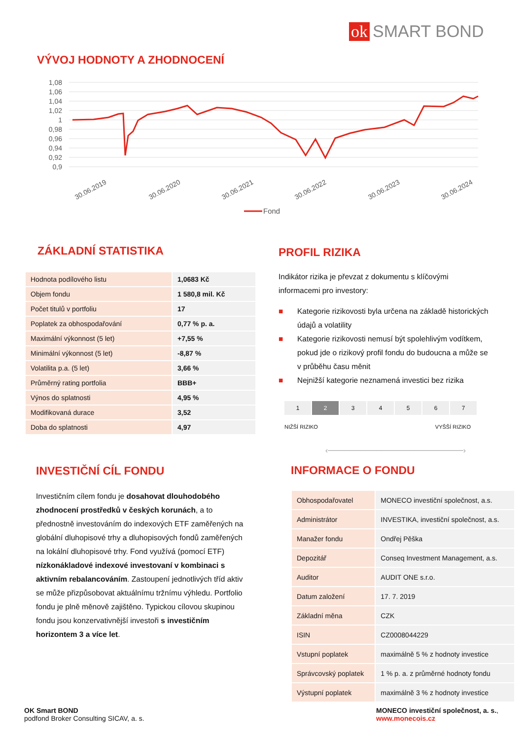ok SMART BOND
VÝVOJ HODNOTY A ZHODNOCENÍ
1,08
1,06
1,04
1,02
1
0,98
0,96
0,94
0,92
0,9
30.06.2019
30.06.2020
30.06.2021
30.06.2022
30.06.2023
30.06.2024
Fond
ZÁKLADNÍ STATISTIKA
| Hodnota podílového listu | 1,0683 Kč |
| Objem fondu | 1 580,8 mil. Kč |
| Počet titulů v portfoliu | 17 |
| Poplatek za obhospodařování | 0,77 % p. a. |
| Maximální výkonnost (5 let) | +7,55 % |
| Minimální výkonnost (5 let) | -8,87 % |
| Volatilita p.a. (5 let) | 3,66 % |
| Průměrný rating portfolia | BBB+ |
| Výnos do splatnosti | 4,95 % |
| Modifikovaná durace | 3,52 |
| Doba do splatnosti | 4,97 |
PROFIL RIZIKA
Indikátor rizika je převzat z dokumentu s klíčovými informacemi pro investory:
■ Kategorie rizikovosti byla určena na základě historických údajů a volatility
■ Kategorie rizikovosti nemusí být spolehlivým vodítkem, pokud jde o rizikový profil fondu do budoucna a může se v průběhu času měnit
■ Nejnižší kategorie neznamená investici bez rizika
| 1 | 2 | 3 | 4 | 5 | 6 | 7 |
NIŽŠÍ RIZIKO VYŠŠÍ RIZIKO
‹─────────────────────────›
INVESTIČNÍ CÍL FONDU
Investičním cílem fondu je dosahovat dlouhodobého zhodnocení prostředků v českých korunách, a to přednostně investováním do indexových ETF zaměřených na globální dluhopisové trhy a dluhopisových fondů zaměřených na lokální dluhopisové trhy. Fond využívá (pomocí ETF) nízkonákladové indexové investovaní v kombinaci s aktivním rebalancováním. Zastoupení jednotlivých tříd aktiv se může přizpůsobovat aktuálnímu tržnímu výhledu. Portfolio fondu je plně měnově zajištěno. Typickou cílovou skupinou fondu jsou konzervativnější investoři s investičním horizontem 3 a více let.
INFORMACE O FONDU
| Obhospodařovatel | MONECO investiční společnost, a.s. |
| Administrátor | INVESTIKA, investiční společnost, a.s. |
| Manažer fondu | Ondřej Pěška |
| Depozitář | Conseq Investment Management, a.s. |
| Auditor | AUDIT ONE s.r.o. |
| Datum založení | 17. 7. 2019 |
| Základní měna | CZK |
| ISIN | CZ0008044229 |
| Vstupní poplatek | maximálně 5 % z hodnoty investice |
| Správcovský poplatek | 1 % p. a. z průměrné hodnoty fondu |
| Výstupní poplatek | maximálně 3 % z hodnoty investice |
OK Smart BOND
podfond Broker Consulting SICAV, a. s.
MONECO investiční společnost, a. s.,
www.monecois.cz